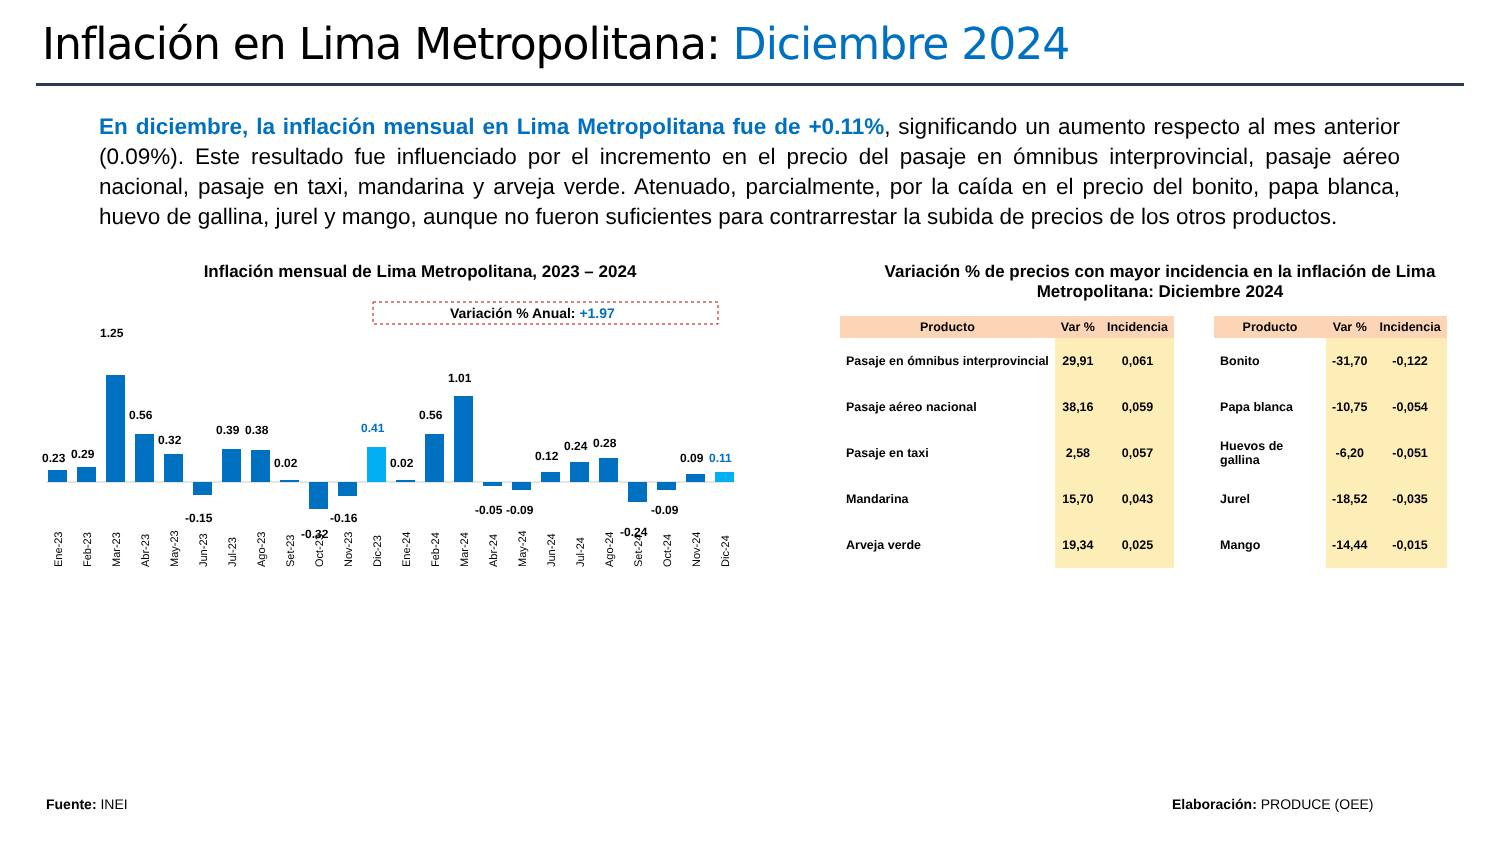Inflación en Lima Metropolitana: Diciembre 2024
En diciembre, la inflación mensual en Lima Metropolitana fue de +0.11%, significando un aumento respecto al mes anterior (0.09%). Este resultado fue influenciado por el incremento en el precio del pasaje en ómnibus interprovincial, pasaje aéreo nacional, pasaje en taxi, mandarina y arveja verde. Atenuado, parcialmente, por la caída en el precio del bonito, papa blanca, huevo de gallina, jurel y mango, aunque no fueron suficientes para contrarrestar la subida de precios de los otros productos.
Inflación mensual de Lima Metropolitana, 2023 – 2024
Variación % Anual: +1.97
0.23
0.29
1.25
0.56
0.32
-0.15
0.39
0.38
0.02
-0.32
-0.16
0.41
0.02
0.56
1.01
-0.05
-0.09
0.12
0.24
0.28
-0.24
-0.09
0.09
0.11
Ene-23
Feb-23
Mar-23
Abr-23
May-23
Jun-23
Jul-23
Ago-23
Set-23
Oct-23
Nov-23
Dic-23
Ene-24
Feb-24
Mar-24
Abr-24
May-24
Jun-24
Jul-24
Ago-24
Set-24
Oct-24
Nov-24
Dic-24
Variación % de precios con mayor incidencia en la inflación de Lima Metropolitana: Diciembre 2024
| Producto | Var % | Incidencia |
| --- | --- | --- |
| Pasaje en ómnibus interprovincial | 29,91 | 0,061 |
| Pasaje aéreo nacional | 38,16 | 0,059 |
| Pasaje en taxi | 2,58 | 0,057 |
| Mandarina | 15,70 | 0,043 |
| Arveja verde | 19,34 | 0,025 |
| Producto | Var % | Incidencia |
| --- | --- | --- |
| Bonito | -31,70 | -0,122 |
| Papa blanca | -10,75 | -0,054 |
| Huevos de gallina | -6,20 | -0,051 |
| Jurel | -18,52 | -0,035 |
| Mango | -14,44 | -0,015 |
Fuente: INEI Elaboración: PRODUCE (OEE)